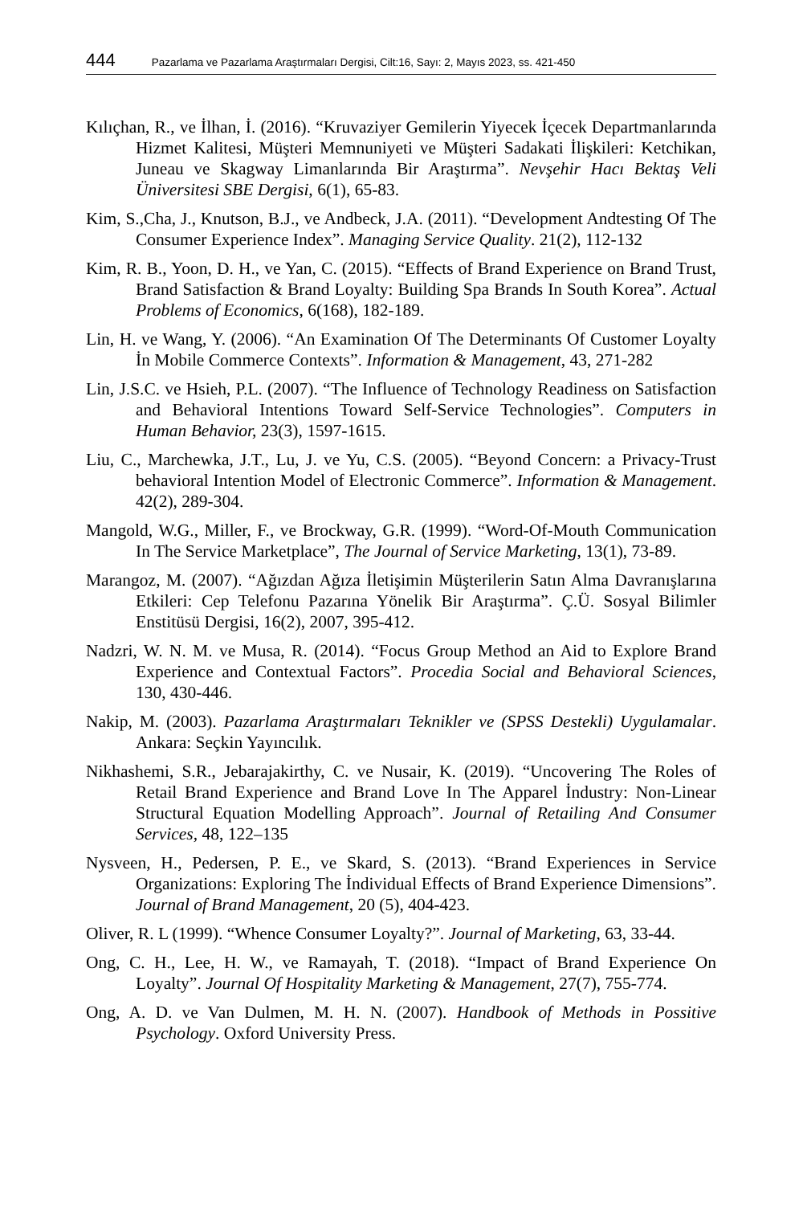444 Pazarlama ve Pazarlama Araştırmaları Dergisi, Cilt:16, Sayı: 2, Mayıs 2023, ss. 421-450
Kılıçhan, R., ve İlhan, İ. (2016). “Kruvaziyer Gemilerin Yiyecek İçecek Departmanlarında Hizmet Kalitesi, Müşteri Memnuniyeti ve Müşteri Sadakati İlişkileri: Ketchikan, Juneau ve Skagway Limanlarında Bir Araştırma”. Nevşehir Hacı Bektaş Veli Üniversitesi SBE Dergisi, 6(1), 65-83.
Kim, S.,Cha, J., Knutson, B.J., ve Andbeck, J.A. (2011). “Development Andtesting Of The Consumer Experience Index”. Managing Service Quality. 21(2), 112-132
Kim, R. B., Yoon, D. H., ve Yan, C. (2015). “Effects of Brand Experience on Brand Trust, Brand Satisfaction & Brand Loyalty: Building Spa Brands In South Korea”. Actual Problems of Economics, 6(168), 182-189.
Lin, H. ve Wang, Y. (2006). “An Examination Of The Determinants Of Customer Loyalty İn Mobile Commerce Contexts”. Information & Management, 43, 271-282
Lin, J.S.C. ve Hsieh, P.L. (2007). “The Influence of Technology Readiness on Satisfaction and Behavioral Intentions Toward Self-Service Technologies”. Computers in Human Behavior, 23(3), 1597-1615.
Liu, C., Marchewka, J.T., Lu, J. ve Yu, C.S. (2005). “Beyond Concern: a Privacy-Trust behavioral Intention Model of Electronic Commerce”. Information & Management. 42(2), 289-304.
Mangold, W.G., Miller, F., ve Brockway, G.R. (1999). “Word-Of-Mouth Communication In The Service Marketplace”, The Journal of Service Marketing, 13(1), 73-89.
Marangoz, M. (2007). “Ağızdan Ağıza İletişimin Müşterilerin Satın Alma Davranışlarına Etkileri: Cep Telefonu Pazarına Yönelik Bir Araştırma”. Ç.Ü. Sosyal Bilimler Enstitüsü Dergisi, 16(2), 2007, 395-412.
Nadzri, W. N. M. ve Musa, R. (2014). “Focus Group Method an Aid to Explore Brand Experience and Contextual Factors”. Procedia Social and Behavioral Sciences, 130, 430-446.
Nakip, M. (2003). Pazarlama Araştırmaları Teknikler ve (SPSS Destekli) Uygulamalar. Ankara: Seçkin Yayıncılık.
Nikhashemi, S.R., Jebarajakirthy, C. ve Nusair, K. (2019). “Uncovering The Roles of Retail Brand Experience and Brand Love In The Apparel İndustry: Non-Linear Structural Equation Modelling Approach”. Journal of Retailing And Consumer Services, 48, 122–135
Nysveen, H., Pedersen, P. E., ve Skard, S. (2013). “Brand Experiences in Service Organizations: Exploring The İndividual Effects of Brand Experience Dimensions”. Journal of Brand Management, 20 (5), 404-423.
Oliver, R. L (1999). “Whence Consumer Loyalty?”. Journal of Marketing, 63, 33-44.
Ong, C. H., Lee, H. W., ve Ramayah, T. (2018). “Impact of Brand Experience On Loyalty”. Journal Of Hospitality Marketing & Management, 27(7), 755-774.
Ong, A. D. ve Van Dulmen, M. H. N. (2007). Handbook of Methods in Possitive Psychology. Oxford University Press.